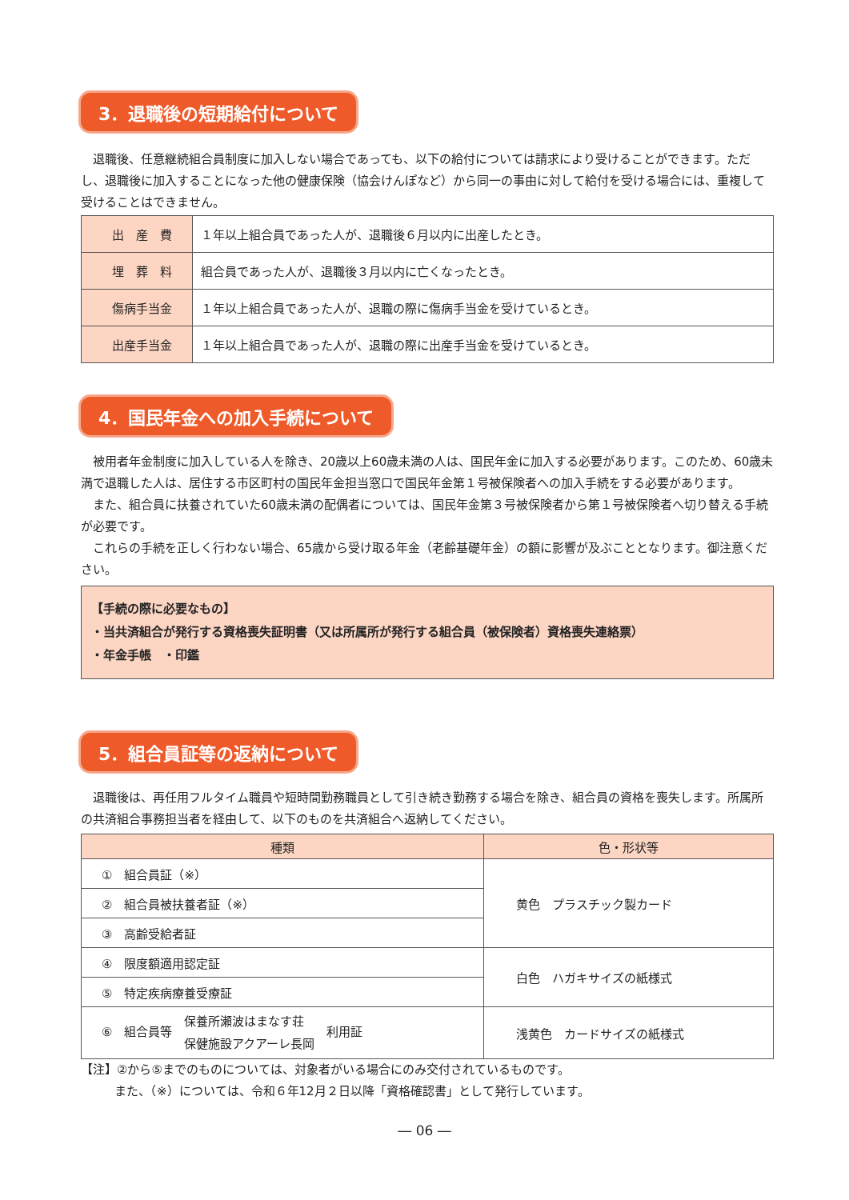3．退職後の短期給付について
退職後、任意継続組合員制度に加入しない場合であっても、以下の給付については請求により受けることができます。ただし、退職後に加入することになった他の健康保険（協会けんぽなど）から同一の事由に対して給付を受ける場合には、重複して受けることはできません。
| 出 産 費 | １年以上組合員であった人が、退職後６月以内に出産したとき。 |
| 埋 葬 料 | 組合員であった人が、退職後３月以内に亡くなったとき。 |
| 傷病手当金 | １年以上組合員であった人が、退職の際に傷病手当金を受けているとき。 |
| 出産手当金 | １年以上組合員であった人が、退職の際に出産手当金を受けているとき。 |
4．国民年金への加入手続について
被用者年金制度に加入している人を除き、20歳以上60歳未満の人は、国民年金に加入する必要があります。このため、60歳未満で退職した人は、居住する市区町村の国民年金担当窓口で国民年金第１号被保険者への加入手続をする必要があります。
また、組合員に扶養されていた60歳未満の配偶者については、国民年金第３号被保険者から第１号被保険者へ切り替える手続が必要です。
これらの手続を正しく行わない場合、65歳から受け取る年金（老齢基礎年金）の額に影響が及ぶこととなります。御注意ください。
【手続の際に必要なもの】
・当共済組合が発行する資格喪失証明書（又は所属所が発行する組合員（被保険者）資格喪失連絡票）
・年金手帳　・印鑑
5．組合員証等の返納について
退職後は、再任用フルタイム職員や短時間勤務職員として引き続き勤務する場合を除き、組合員の資格を喪失します。所属所の共済組合事務担当者を経由して、以下のものを共済組合へ返納してください。
| 種類 | 色・形状等 |
| --- | --- |
| ① 組合員証（※） | 黄色 プラスチック製カード |
| ② 組合員被扶養者証（※） | |
| ③ 高齢受給者証 | |
| ④ 限度額適用認定証 | 白色 ハガキサイズの紙様式 |
| ⑤ 特定疾病療養受療証 | |
| ⑥ 組合員等 保養所瀬波はまなす荘 保健施設アクアーレ長岡 利用証 | 浅黄色 カードサイズの紙様式 |
【注】②から⑤までのものについては、対象者がいる場合にのみ交付されているものです。
また、（※）については、令和６年12月２日以降「資格確認書」として発行しています。
― 06 ―